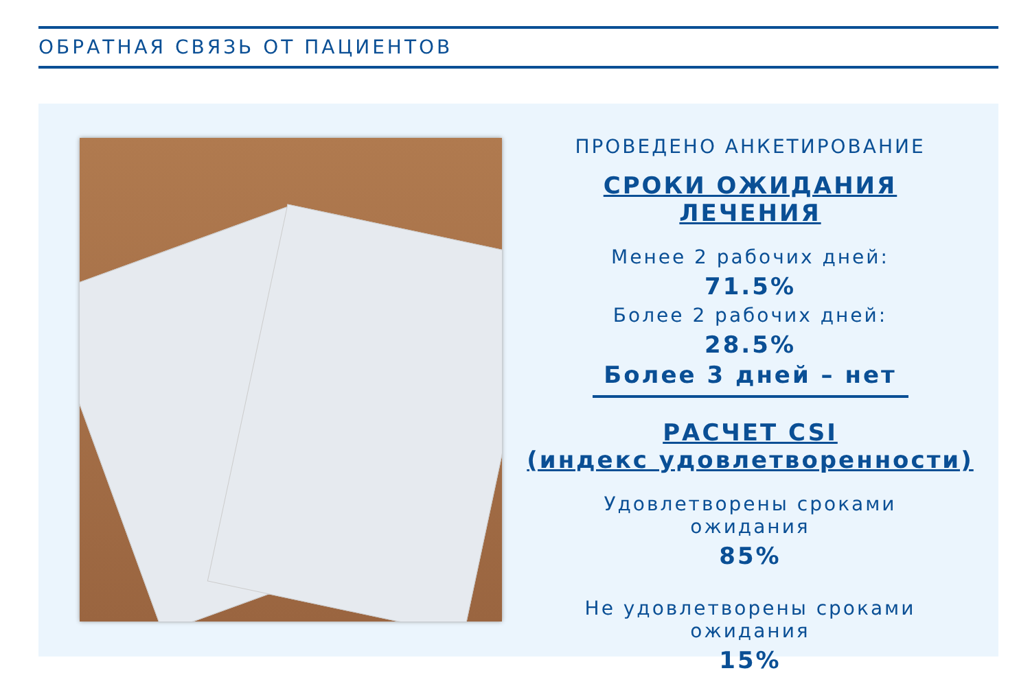ОБРАТНАЯ СВЯЗЬ ОТ ПАЦИЕНТОВ
ПРОВЕДЕНО АНКЕТИРОВАНИЕ
СРОКИ ОЖИДАНИЯ
ЛЕЧЕНИЯ
Менее 2 рабочих дней:
71.5%
Более 2 рабочих дней:
28.5%
Более 3 дней – нет
РАСЧЕТ CSI
(индекс удовлетворенности)
Удовлетворены сроками
ожидания
85%
Не удовлетворены сроками
ожидания
15%